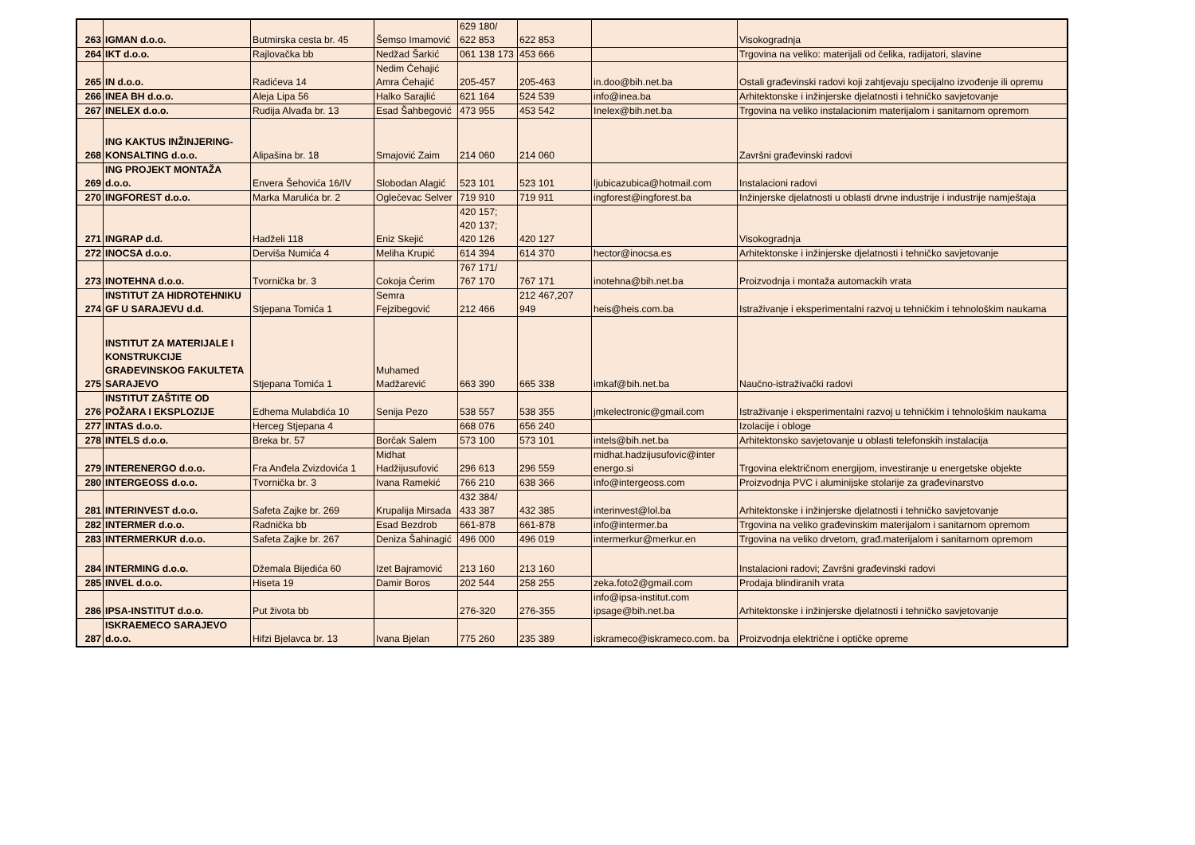| 263 | IGMAN d.o.o. | Butmirska cesta br. 45 | Šemso Imamović | 629 180/ 622 853 | 622 853 | | Visokogradnja |
| 264 | IKT d.o.o. | Rajlovačka bb | Nedžad Šarkić | 061 138 173 | 453 666 | | Trgovina na veliko: materijali od čelika, radijatori, slavine |
| 265 | IN d.o.o. | Radićeva 14 | Nedim Ćehajić Amra Ćehajić | 205-457 | 205-463 | in.doo@bih.net.ba | Ostali građevinski radovi koji zahtjevaju specijalno izvođenje ili opremu |
| 266 | INEA BH d.o.o. | Aleja Lipa 56 | Halko Sarajlić | 621 164 | 524 539 | info@inea.ba | Arhitektonske i inžinjerske djelatnosti i tehničko savjetovanje |
| 267 | INELEX d.o.o. | Rudija Alvađa br. 13 | Esad Šahbegović | 473 955 | 453 542 | Inelex@bih.net.ba | Trgovina na veliko instalacionim materijalom i sanitarnom opremom |
| 268 | ING KAKTUS INŽINJERING-KONSALTING d.o.o. | Alipašina br. 18 | Smajović Zaim | 214 060 | 214 060 | | Završni građevinski radovi |
| 269 | ING PROJEKT MONTAŽA d.o.o. | Envera Šehovića 16/IV | Slobodan Alagić | 523 101 | 523 101 | ljubicazubica@hotmail.com | Instalacioni radovi |
| 270 | INGFOREST d.o.o. | Marka Marulića br. 2 | Oglečevac Selver | 719 910 | 719 911 | ingforest@ingforest.ba | Inžinjerske djelatnosti u oblasti drvne industrije i industrije namještaja |
| 271 | INGRAP d.d. | Hadželi 118 | Eniz Skejić | 420 157; 420 137; 420 126 | 420 127 | | Visokogradnja |
| 272 | INOCSA d.o.o. | Derviša Numića 4 | Meliha Krupić | 614 394 | 614 370 | hector@inocsa.es | Arhitektonske i inžinjerske djelatnosti i tehničko savjetovanje |
| 273 | INOTEHNA d.o.o. | Tvornička br. 3 | Cokoja Ćerim | 767 171/ 767 170 | 767 171 | inotehna@bih.net.ba | Proizvodnja i montaža automackih vrata |
| 274 | INSTITUT ZA HIDROTEHNIKU GF U SARAJEVU d.d. | Stjepana Tomića 1 | Semra Fejzibegović | 212 466 | 212 467,207 949 | heis@heis.com.ba | Istraživanje i eksperimentalni razvoj u tehničkim i tehnološkim naukama |
| 275 | INSTITUT ZA MATERIJALE I KONSTRUKCIJE GRAĐEVINSKOG FAKULTETA SARAJEVO | Stjepana Tomića 1 | Muhamed Madžarević | 663 390 | 665 338 | imkaf@bih.net.ba | Naučno-istraživački radovi |
| 276 | INSTITUT ZAŠTITE OD POŽARA I EKSPLOZIJE | Edhema Mulabdića 10 | Senija Pezo | 538 557 | 538 355 | jmkelectronic@gmail.com | Istraživanje i eksperimentalni razvoj u tehničkim i tehnološkim naukama |
| 277 | INTAS d.o.o. | Herceg Stjepana 4 | | 668 076 | 656 240 | | Izolacije i obloge |
| 278 | INTELS d.o.o. | Breka br. 57 | Borčak Salem | 573 100 | 573 101 | intels@bih.net.ba | Arhitektonsko savjetovanje u oblasti telefonskih instalacija |
| 279 | INTERENERGO d.o.o. | Fra Anđela Zvizdovića 1 | Midhat Hadžijusufović | 296 613 | 296 559 | midhat.hadzijusufovic@inter energo.si | Trgovina električnom energijom, investiranje u energetske objekte |
| 280 | INTERGEOSS d.o.o. | Tvornička br. 3 | Ivana Ramekić | 766 210 | 638 366 | info@intergeoss.com | Proizvodnja PVC i aluminijske stolarije za građevinarstvo |
| 281 | INTERINVEST d.o.o. | Safeta Zajke br. 269 | Krupalija Mirsada | 432 384/ 433 387 | 432 385 | interinvest@lol.ba | Arhitektonske i inžinjerske djelatnosti i tehničko savjetovanje |
| 282 | INTERMER d.o.o. | Radnička bb | Esad Bezdrob | 661-878 | 661-878 | info@intermer.ba | Trgovina na veliko građevinskim materijalom i sanitarnom opremom |
| 283 | INTERMERKUR d.o.o. | Safeta Zajke br. 267 | Deniza Šahinagić | 496 000 | 496 019 | intermerkur@merkur.en | Trgovina na veliko drvetom, građ.materijalom i sanitarnom opremom |
| 284 | INTERMING d.o.o. | Džemala Bijedića 60 | Izet Bajramović | 213 160 | 213 160 | | Instalacioni radovi; Završni građevinski radovi |
| 285 | INVEL d.o.o. | Hiseta 19 | Damir Boros | 202 544 | 258 255 | zeka.foto2@gmail.com | Prodaja blindiranih vrata |
| 286 | IPSA-INSTITUT d.o.o. | Put života bb | | 276-320 | 276-355 | info@ipsa-institut.com ipsage@bih.net.ba | Arhitektonske i inžinjerske djelatnosti i tehničko savjetovanje |
| 287 | ISKRAEMECO SARAJEVO d.o.o. | Hifzi Bjelavca br. 13 | Ivana Bjelan | 775 260 | 235 389 | iskrameco@iskrameco.com. ba | Proizvodnja električne i optičke opreme |